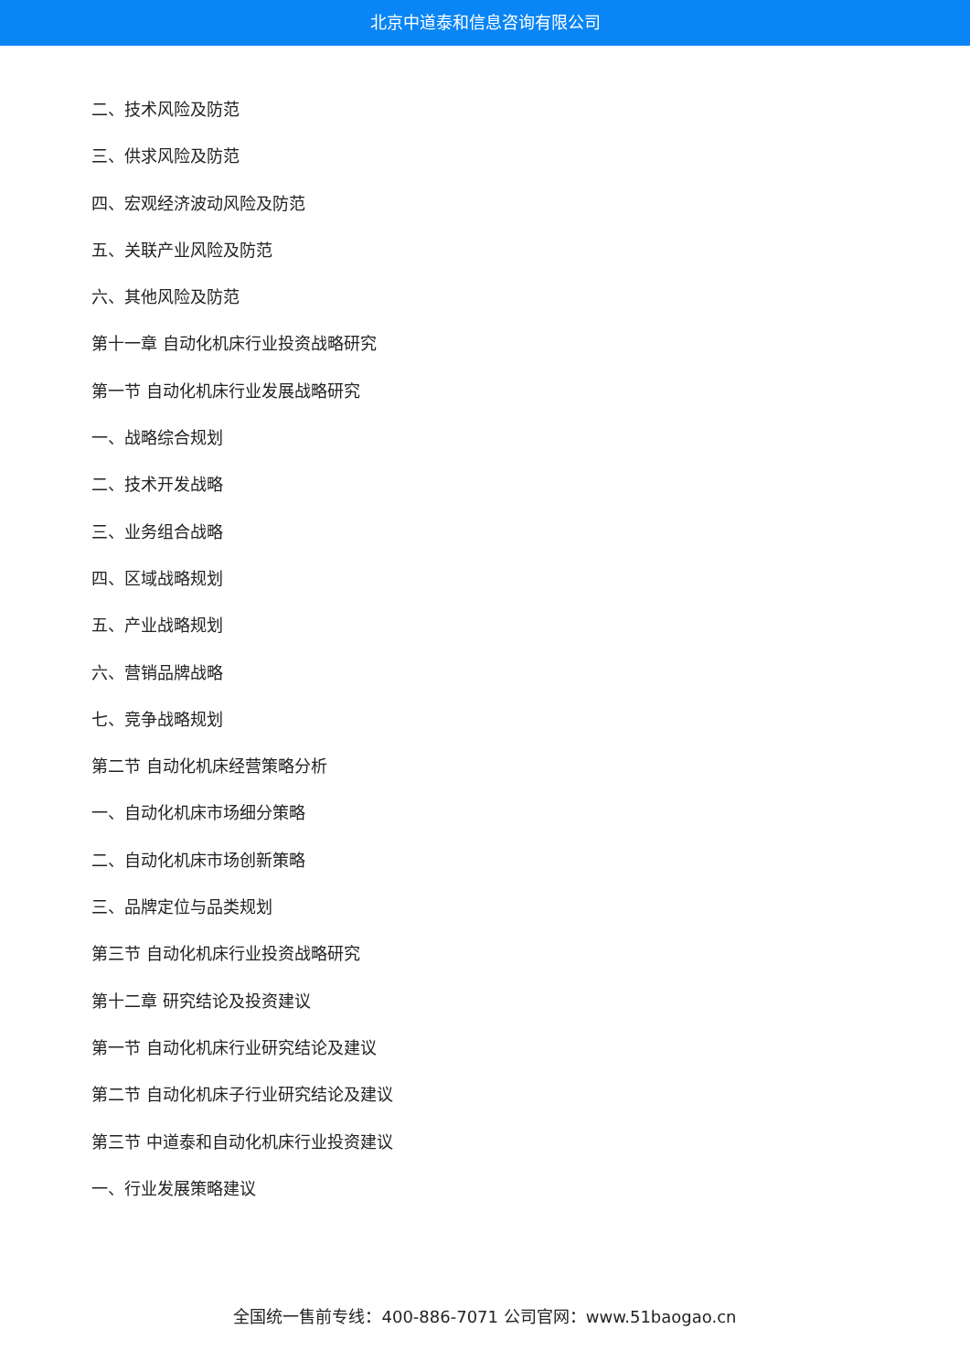北京中道泰和信息咨询有限公司
二、技术风险及防范
三、供求风险及防范
四、宏观经济波动风险及防范
五、关联产业风险及防范
六、其他风险及防范
第十一章 自动化机床行业投资战略研究
第一节 自动化机床行业发展战略研究
一、战略综合规划
二、技术开发战略
三、业务组合战略
四、区域战略规划
五、产业战略规划
六、营销品牌战略
七、竞争战略规划
第二节 自动化机床经营策略分析
一、自动化机床市场细分策略
二、自动化机床市场创新策略
三、品牌定位与品类规划
第三节 自动化机床行业投资战略研究
第十二章 研究结论及投资建议
第一节 自动化机床行业研究结论及建议
第二节 自动化机床子行业研究结论及建议
第三节 中道泰和自动化机床行业投资建议
一、行业发展策略建议
全国统一售前专线：400-886-7071 公司官网：www.51baogao.cn